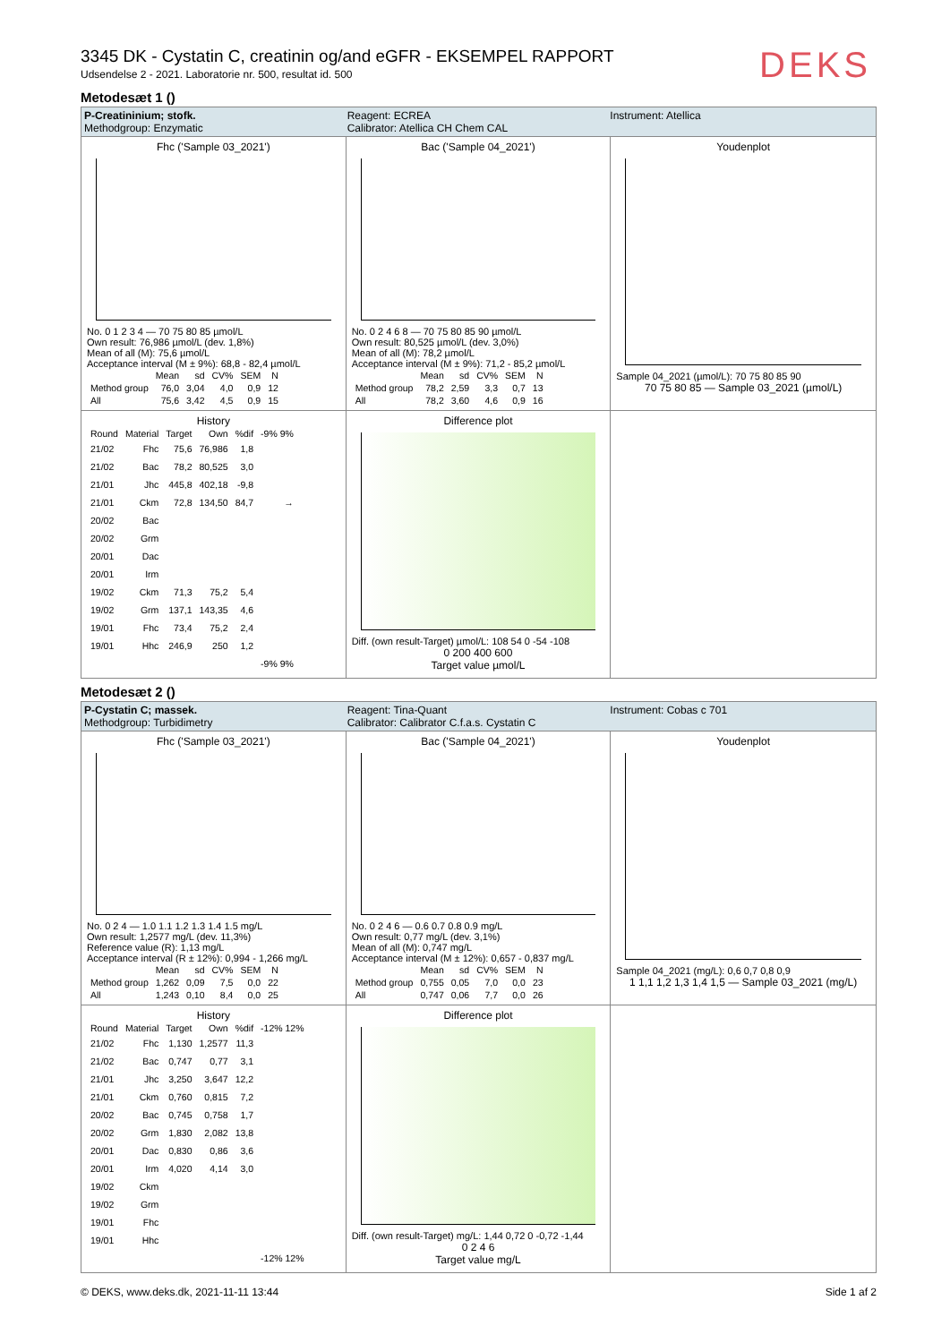DEKS
3345 DK - Cystatin C, creatinin og/and eGFR - EKSEMPEL RAPPORT
Udsendelse 2 - 2021. Laboratorie nr. 500, resultat id. 500
Metodesæt 1 ()
P-Creatininium; stofk.
Methodgroup: Enzymatic
Reagent: ECREA
Calibrator: Atellica CH Chem CAL
Instrument: Atellica
Fhc ('Sample 03_2021')
No. 0 1 2 3 4 — 70 75 80 85 µmol/L
Own result: 76,986 µmol/L (dev. 1,8%)
Mean of all (M): 75,6 µmol/L
Acceptance interval (M ± 9%): 68,8 - 82,4 µmol/L
| | Mean | sd | CV% | SEM | N |
| --- | --- | --- | --- | --- | --- |
| Method group | 76,0 | 3,04 | 4,0 | 0,9 | 12 |
| All | 75,6 | 3,42 | 4,5 | 0,9 | 15 |
Bac ('Sample 04_2021')
No. 0 2 4 6 8 — 70 75 80 85 90 µmol/L
Own result: 80,525 µmol/L (dev. 3,0%)
Mean of all (M): 78,2 µmol/L
Acceptance interval (M ± 9%): 71,2 - 85,2 µmol/L
| | Mean | sd | CV% | SEM | N |
| --- | --- | --- | --- | --- | --- |
| Method group | 78,2 | 2,59 | 3,3 | 0,7 | 13 |
| All | 78,2 | 3,60 | 4,6 | 0,9 | 16 |
Youdenplot
Sample 04_2021 (µmol/L): 70 75 80 85 90
70 75 80 85 — Sample 03_2021 (µmol/L)
History
| Round | Material | Target | Own | %dif | -9% 9% |
| --- | --- | --- | --- | --- | --- |
| 21/02 | Fhc | 75,6 | 76,986 | 1,8 | |
| 21/02 | Bac | 78,2 | 80,525 | 3,0 | |
| 21/01 | Jhc | 445,8 | 402,18 | -9,8 | |
| 21/01 | Ckm | 72,8 | 134,50 | 84,7 | → |
| 20/02 | Bac | | | | |
| 20/02 | Grm | | | | |
| 20/01 | Dac | | | | |
| 20/01 | Irm | | | | |
| 19/02 | Ckm | 71,3 | 75,2 | 5,4 | |
| 19/02 | Grm | 137,1 | 143,35 | 4,6 | |
| 19/01 | Fhc | 73,4 | 75,2 | 2,4 | |
| 19/01 | Hhc | 246,9 | 250 | 1,2 | |
| | | | | | -9% 9% |
Difference plot
Diff. (own result-Target) µmol/L: 108 54 0 -54 -108
0 200 400 600
Target value µmol/L
Metodesæt 2 ()
P-Cystatin C; massek.
Methodgroup: Turbidimetry
Reagent: Tina-Quant
Calibrator: Calibrator C.f.a.s. Cystatin C
Instrument: Cobas c 701
Fhc ('Sample 03_2021')
No. 0 2 4 — 1.0 1.1 1.2 1.3 1.4 1.5 mg/L
Own result: 1,2577 mg/L (dev. 11,3%)
Reference value (R): 1,13 mg/L
Acceptance interval (R ± 12%): 0,994 - 1,266 mg/L
| | Mean | sd | CV% | SEM | N |
| --- | --- | --- | --- | --- | --- |
| Method group | 1,262 | 0,09 | 7,5 | 0,0 | 22 |
| All | 1,243 | 0,10 | 8,4 | 0,0 | 25 |
Bac ('Sample 04_2021')
No. 0 2 4 6 — 0.6 0.7 0.8 0.9 mg/L
Own result: 0,77 mg/L (dev. 3,1%)
Mean of all (M): 0,747 mg/L
Acceptance interval (M ± 12%): 0,657 - 0,837 mg/L
| | Mean | sd | CV% | SEM | N |
| --- | --- | --- | --- | --- | --- |
| Method group | 0,755 | 0,05 | 7,0 | 0,0 | 23 |
| All | 0,747 | 0,06 | 7,7 | 0,0 | 26 |
Youdenplot
Sample 04_2021 (mg/L): 0,6 0,7 0,8 0,9
1 1,1 1,2 1,3 1,4 1,5 — Sample 03_2021 (mg/L)
History
| Round | Material | Target | Own | %dif | -12% 12% |
| --- | --- | --- | --- | --- | --- |
| 21/02 | Fhc | 1,130 | 1,2577 | 11,3 | |
| 21/02 | Bac | 0,747 | 0,77 | 3,1 | |
| 21/01 | Jhc | 3,250 | 3,647 | 12,2 | |
| 21/01 | Ckm | 0,760 | 0,815 | 7,2 | |
| 20/02 | Bac | 0,745 | 0,758 | 1,7 | |
| 20/02 | Grm | 1,830 | 2,082 | 13,8 | |
| 20/01 | Dac | 0,830 | 0,86 | 3,6 | |
| 20/01 | Irm | 4,020 | 4,14 | 3,0 | |
| 19/02 | Ckm | | | | |
| 19/02 | Grm | | | | |
| 19/01 | Fhc | | | | |
| 19/01 | Hhc | | | | |
| | | | | | -12% 12% |
Difference plot
Diff. (own result-Target) mg/L: 1,44 0,72 0 -0,72 -1,44
0 2 4 6
Target value mg/L
© DEKS, www.deks.dk, 2021-11-11 13:44 Side 1 af 2